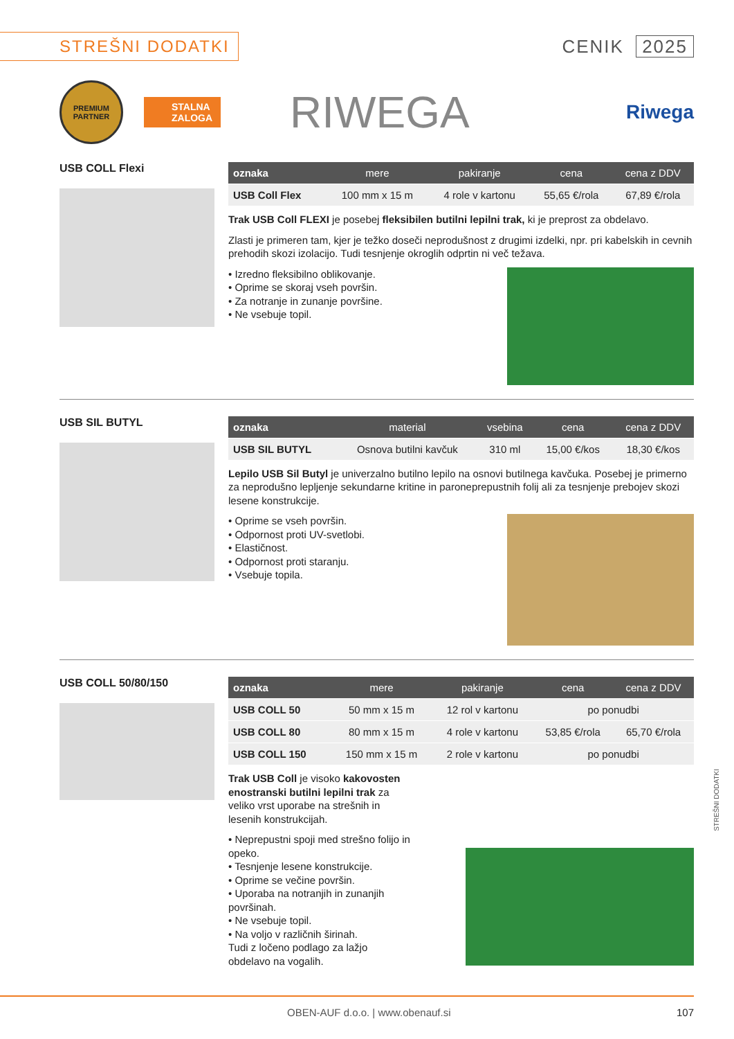STREŠNI DODATKI
CENIK 2025
PREMIUM
PARTNER
STALNA
ZALOGA
RIWEGA
Riwega
USB COLL Flexi
| oznaka | mere | pakiranje | cena | cena z DDV |
| --- | --- | --- | --- | --- |
| USB Coll Flex | 100 mm x 15 m | 4 role v kartonu | 55,65 €/rola | 67,89 €/rola |
Trak USB Coll FLEXI je posebej fleksibilen butilni lepilni trak, ki je preprost za obdelavo.
Zlasti je primeren tam, kjer je težko doseči neprodušnost z drugimi izdelki, npr. pri kabelskih in cevnih prehodih skozi izolacijo. Tudi tesnjenje okroglih odprtin ni več težava.
• Izredno fleksibilno oblikovanje.
• Oprime se skoraj vseh površin.
• Za notranje in zunanje površine.
• Ne vsebuje topil.
USB SIL BUTYL
| oznaka | material | vsebina | cena | cena z DDV |
| --- | --- | --- | --- | --- |
| USB SIL BUTYL | Osnova butilni kavčuk | 310 ml | 15,00 €/kos | 18,30 €/kos |
Lepilo USB Sil Butyl je univerzalno butilno lepilo na osnovi butilnega kavčuka. Posebej je primerno za neprodušno lepljenje sekundarne kritine in paronepre­pustnih folij ali za tesnjenje prebojev skozi lesene konstrukcije.
• Oprime se vseh površin.
• Odpornost proti UV-svetlobi.
• Elastičnost.
• Odpornost proti staranju.
• Vsebuje topila.
USB COLL 50/80/150
| oznaka | mere | pakiranje | cena | cena z DDV |
| --- | --- | --- | --- | --- |
| USB COLL 50 | 50 mm x 15 m | 12 rol v kartonu | po ponudbi | |
| USB COLL 80 | 80 mm x 15 m | 4 role v kartonu | 53,85 €/rola | 65,70 €/rola |
| USB COLL 150 | 150 mm x 15 m | 2 role v kartonu | po ponudbi | |
Trak USB Coll je visoko kakovosten enostranski butilni lepilni trak za veliko vrst uporabe na strešnih in lesenih konstrukcijah.
• Neprepustni spoji med strešno folijo in opeko.
• Tesnjenje lesene konstrukcije.
• Oprime se večine površin.
• Uporaba na notranjih in zunanjih površinah.
• Ne vsebuje topil.
• Na voljo v različnih širinah.
Tudi z ločeno podlago za lažjo obdelavo na vogalih.
OBEN-AUF d.o.o. | www.obenauf.si 107
STREŠNI DODATKI